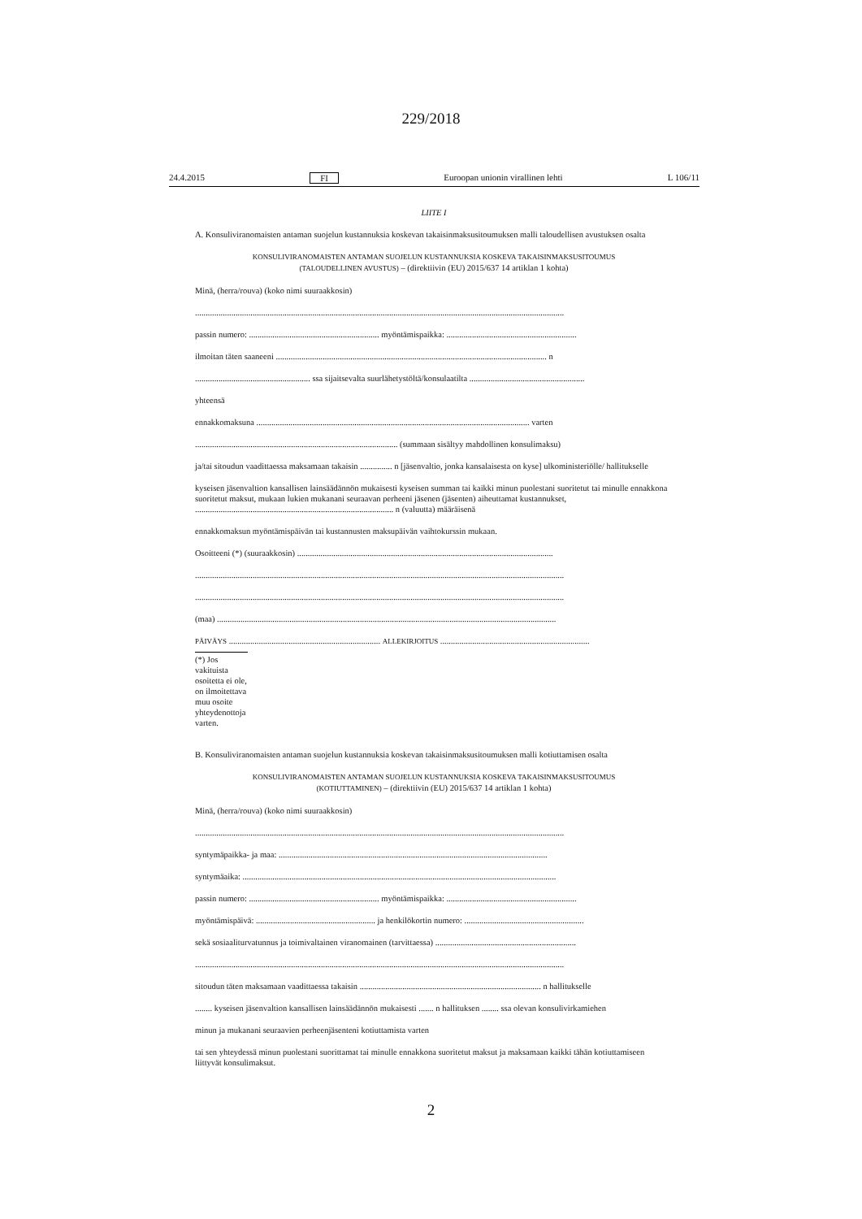229/2018
24.4.2015 FI Euroopan unionin virallinen lehti L 106/11
LIITE I
A. Konsuliviranomaisten antaman suojelun kustannuksia koskevan takaisinmaksusitoumuksen malli taloudellisen avustuksen osalta
KONSULIVIRANOMAISTEN ANTAMAN SUOJELUN KUSTANNUKSIA KOSKEVA TAKAISINMAKSUSITOUMUS
(TALOUDELLINEN AVUSTUS) – (direktiivin (EU) 2015/637 14 artiklan 1 kohta)
Minä, (herra/rouva) (koko nimi suuraakkosin)
.............................................................................................................................................................................
passin numero: ............................................................. myöntämispaikka: .............................................................
ilmoitan täten saaneeni ............................................................................................................................... n
...................................................... ssa sijaitsevalta suurlähetystöltä/konsulaatilta ......................................................
yhteensä
ennakkomaksuna ................................................................................................................................ varten
............................................................................................... (summaan sisältyy mahdollinen konsulimaksu)
ja/tai sitoudun vaadittaessa maksamaan takaisin ............... n [jäsenvaltio, jonka kansalaisesta on kyse] ulkoministeriölle/ hallitukselle
kyseisen jäsenvaltion kansallisen lainsäädännön mukaisesti kyseisen summan tai kaikki minun puolestani suoritetut tai minulle ennakkona suoritetut maksut, mukaan lukien mukanani seuraavan perheeni jäsenen (jäsenten) aiheuttamat kustannukset, ............................................................................................. n (valuutta) määräisenä
ennakkomaksun myöntämispäivän tai kustannusten maksupäivän vaihtokurssin mukaan.
Osoitteeni (*) (suuraakkosin) ........................................................................................................................
.............................................................................................................................................................................
.............................................................................................................................................................................
(maa) ...............................................................................................................................................................
PÄIVÄYS ....................................................................... ALLEKIRJOITUS ......................................................................
(*) Jos vakituista osoitetta ei ole, on ilmoitettava muu osoite yhteydenottoja varten.
B. Konsuliviranomaisten antaman suojelun kustannuksia koskevan takaisinmaksusitoumuksen malli kotiuttamisen osalta
KONSULIVIRANOMAISTEN ANTAMAN SUOJELUN KUSTANNUKSIA KOSKEVA TAKAISINMAKSUSITOUMUS
(KOTIUTTAMINEN) – (direktiivin (EU) 2015/637 14 artiklan 1 kohta)
Minä, (herra/rouva) (koko nimi suuraakkosin)
.............................................................................................................................................................................
syntymäpaikka- ja maa: ..............................................................................................................................
syntymäaika: ...................................................................................................................................................
passin numero: ............................................................. myöntämispaikka: .............................................................
myöntämispäivä: ........................................................ ja henkilökortin numero: ........................................................
sekä sosiaaliturvatunnus ja toimivaltainen viranomainen (tarvittaessa) ..................................................................
.............................................................................................................................................................................
sitoudun täten maksamaan vaadittaessa takaisin ..................................................................................... n hallitukselle
........ kyseisen jäsenvaltion kansallisen lainsäädännön mukaisesti ....... n hallituksen ........ ssa olevan konsulivirkamiehen
minun ja mukanani seuraavien perheenjäsenteni kotiuttamista varten
tai sen yhteydessä minun puolestani suorittamat tai minulle ennakkona suoritetut maksut ja maksamaan kaikki tähän kotiuttamiseen liittyvät konsulimaksut.
2